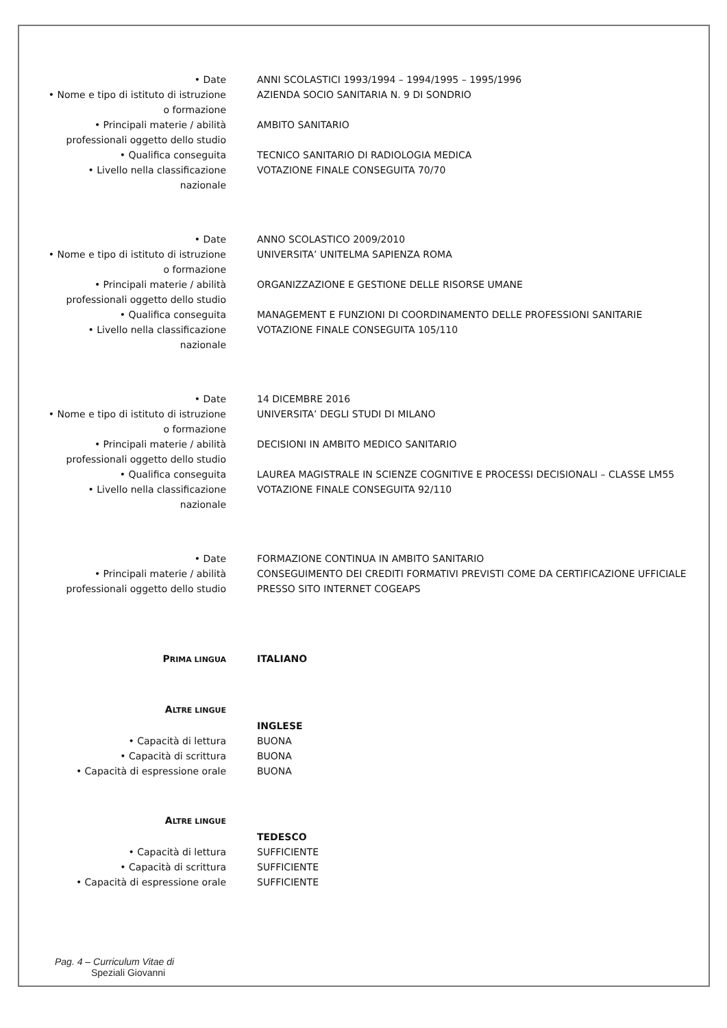• Date ANNI SCOLASTICI 1993/1994 – 1994/1995 – 1995/1996
• Nome e tipo di istituto di istruzione o formazione
AZIENDA SOCIO SANITARIA N. 9 DI SONDRIO
• Principali materie / abilità professionali oggetto dello studio
AMBITO SANITARIO
• Qualifica conseguita TECNICO SANITARIO DI RADIOLOGIA MEDICA
• Livello nella classificazione nazionale
VOTAZIONE FINALE CONSEGUITA 70/70
• Date ANNO SCOLASTICO 2009/2010
• Nome e tipo di istituto di istruzione o formazione
UNIVERSITA’ UNITELMA SAPIENZA ROMA
• Principali materie / abilità professionali oggetto dello studio
ORGANIZZAZIONE E GESTIONE DELLE RISORSE UMANE
• Qualifica conseguita MANAGEMENT E FUNZIONI DI COORDINAMENTO DELLE PROFESSIONI SANITARIE
• Livello nella classificazione nazionale
VOTAZIONE FINALE CONSEGUITA 105/110
• Date 14 DICEMBRE 2016
• Nome e tipo di istituto di istruzione o formazione
UNIVERSITA’ DEGLI STUDI DI MILANO
• Principali materie / abilità professionali oggetto dello studio
DECISIONI IN AMBITO MEDICO SANITARIO
• Qualifica conseguita LAUREA MAGISTRALE IN SCIENZE COGNITIVE E PROCESSI DECISIONALI – CLASSE LM55
• Livello nella classificazione nazionale
VOTAZIONE FINALE CONSEGUITA 92/110
• Date FORMAZIONE CONTINUA IN AMBITO SANITARIO
• Principali materie / abilità professionali oggetto dello studio
CONSEGUIMENTO DEI CREDITI FORMATIVI PREVISTI COME DA CERTIFICAZIONE UFFICIALE PRESSO SITO INTERNET COGEAPS
PRIMA LINGUA
ITALIANO
ALTRE LINGUE
INGLESE
• Capacità di lettura BUONA
• Capacità di scrittura BUONA
• Capacità di espressione orale BUONA
ALTRE LINGUE
TEDESCO
• Capacità di lettura SUFFICIENTE
• Capacità di scrittura SUFFICIENTE
• Capacità di espressione orale SUFFICIENTE
Pag. 4 – Curriculum Vitae di
Speziali Giovanni